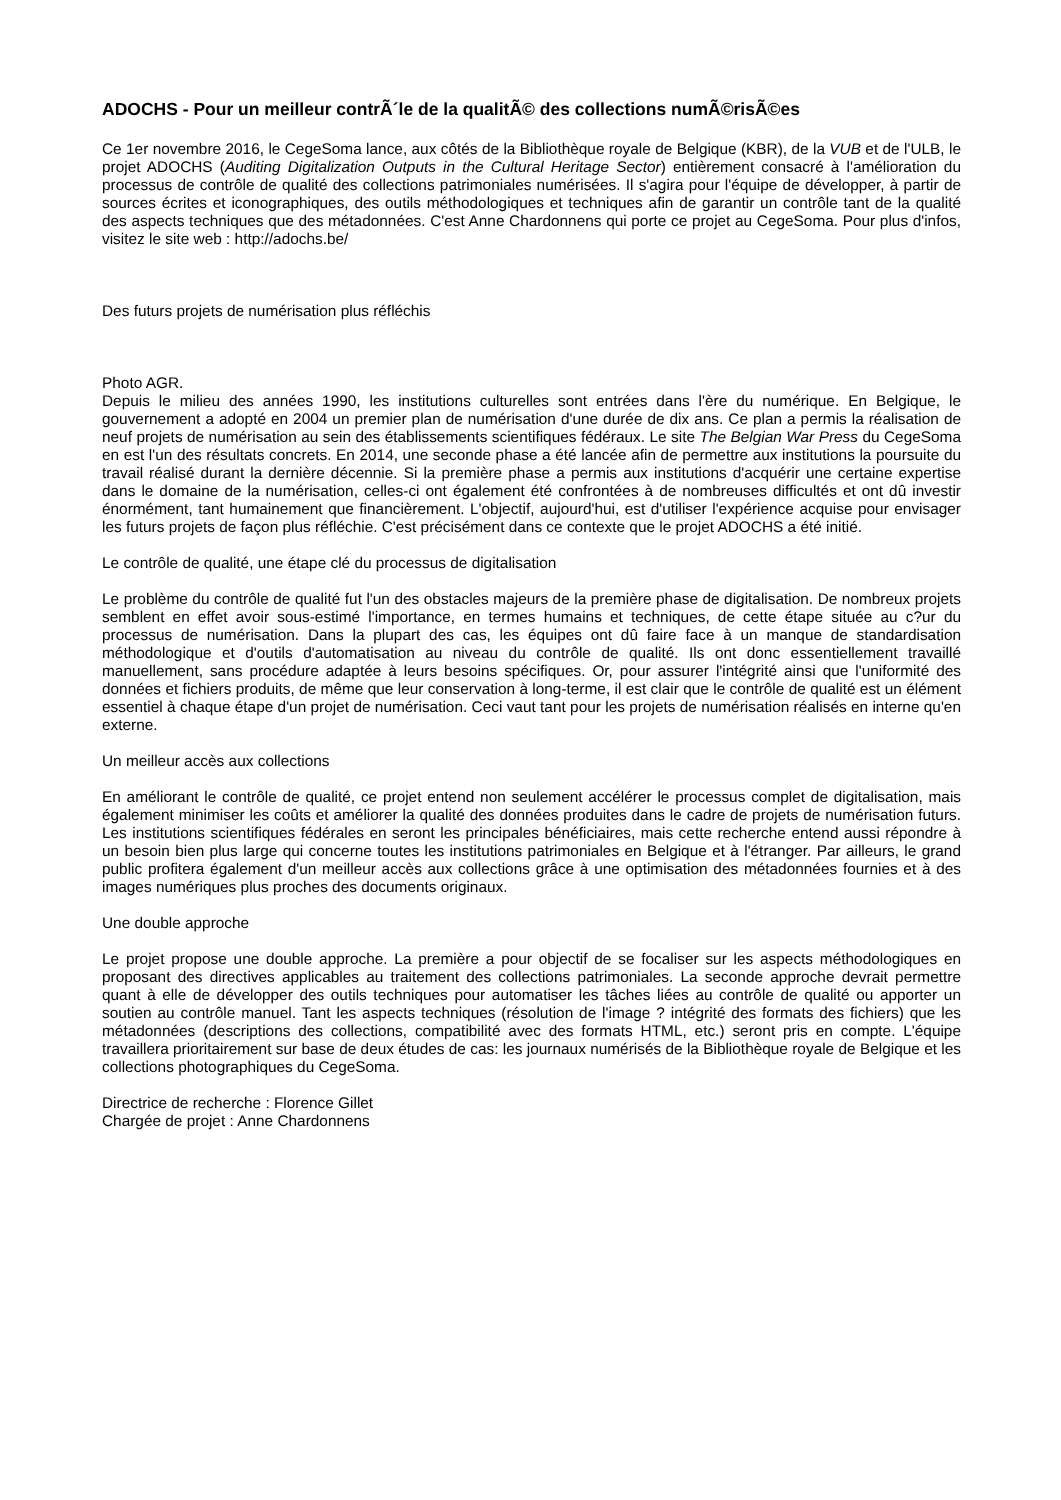ADOCHS - Pour un meilleur contrÃ´le de la qualitÃ© des collections numÃ©risÃ©es
Ce 1er novembre 2016, le CegeSoma lance, aux côtés de la Bibliothèque royale de Belgique (KBR), de la VUB et de l'ULB, le projet ADOCHS (Auditing Digitalization Outputs in the Cultural Heritage Sector) entièrement consacré à l'amélioration du processus de contrôle de qualité des collections patrimoniales numérisées. Il s'agira pour l'équipe de développer, à partir de sources écrites et iconographiques, des outils méthodologiques et techniques afin de garantir un contrôle tant de la qualité des aspects techniques que des métadonnées. C'est Anne Chardonnens qui porte ce projet au CegeSoma. Pour plus d'infos, visitez le site web : http://adochs.be/
Des futurs projets de numérisation plus réfléchis
Photo AGR.
Depuis le milieu des années 1990, les institutions culturelles sont entrées dans l'ère du numérique. En Belgique, le gouvernement a adopté en 2004 un premier plan de numérisation d'une durée de dix ans. Ce plan a permis la réalisation de neuf projets de numérisation au sein des établissements scientifiques fédéraux. Le site The Belgian War Press du CegeSoma en est l'un des résultats concrets. En 2014, une seconde phase a été lancée afin de permettre aux institutions la poursuite du travail réalisé durant la dernière décennie. Si la première phase a permis aux institutions d'acquérir une certaine expertise dans le domaine de la numérisation, celles-ci ont également été confrontées à de nombreuses difficultés et ont dû investir énormément, tant humainement que financièrement. L'objectif, aujourd'hui, est d'utiliser l'expérience acquise pour envisager les futurs projets de façon plus réfléchie. C'est précisément dans ce contexte que le projet ADOCHS a été initié.
Le contrôle de qualité, une étape clé du processus de digitalisation
Le problème du contrôle de qualité fut l'un des obstacles majeurs de la première phase de digitalisation. De nombreux projets semblent en effet avoir sous-estimé l'importance, en termes humains et techniques, de cette étape située au c?ur du processus de numérisation. Dans la plupart des cas, les équipes ont dû faire face à un manque de standardisation méthodologique et d'outils d'automatisation au niveau du contrôle de qualité. Ils ont donc essentiellement travaillé manuellement, sans procédure adaptée à leurs besoins spécifiques. Or, pour assurer l'intégrité ainsi que l'uniformité des données et fichiers produits, de même que leur conservation à long-terme, il est clair que le contrôle de qualité est un élément essentiel à chaque étape d'un projet de numérisation. Ceci vaut tant pour les projets de numérisation réalisés en interne qu'en externe.
Un meilleur accès aux collections
En améliorant le contrôle de qualité, ce projet entend non seulement accélérer le processus complet de digitalisation, mais également minimiser les coûts et améliorer la qualité des données produites dans le cadre de projets de numérisation futurs. Les institutions scientifiques fédérales en seront les principales bénéficiaires, mais cette recherche entend aussi répondre à un besoin bien plus large qui concerne toutes les institutions patrimoniales en Belgique et à l'étranger. Par ailleurs, le grand public profitera également d'un meilleur accès aux collections grâce à une optimisation des métadonnées fournies et à des images numériques plus proches des documents originaux.
Une double approche
Le projet propose une double approche. La première a pour objectif de se focaliser sur les aspects méthodologiques en proposant des directives applicables au traitement des collections patrimoniales. La seconde approche devrait permettre quant à elle de développer des outils techniques pour automatiser les tâches liées au contrôle de qualité ou apporter un soutien au contrôle manuel. Tant les aspects techniques (résolution de l'image ? intégrité des formats des fichiers) que les métadonnées (descriptions des collections, compatibilité avec des formats HTML, etc.) seront pris en compte. L'équipe travaillera prioritairement sur base de deux études de cas: les journaux numérisés de la Bibliothèque royale de Belgique et les collections photographiques du CegeSoma.
Directrice de recherche : Florence Gillet
Chargée de projet : Anne Chardonnens